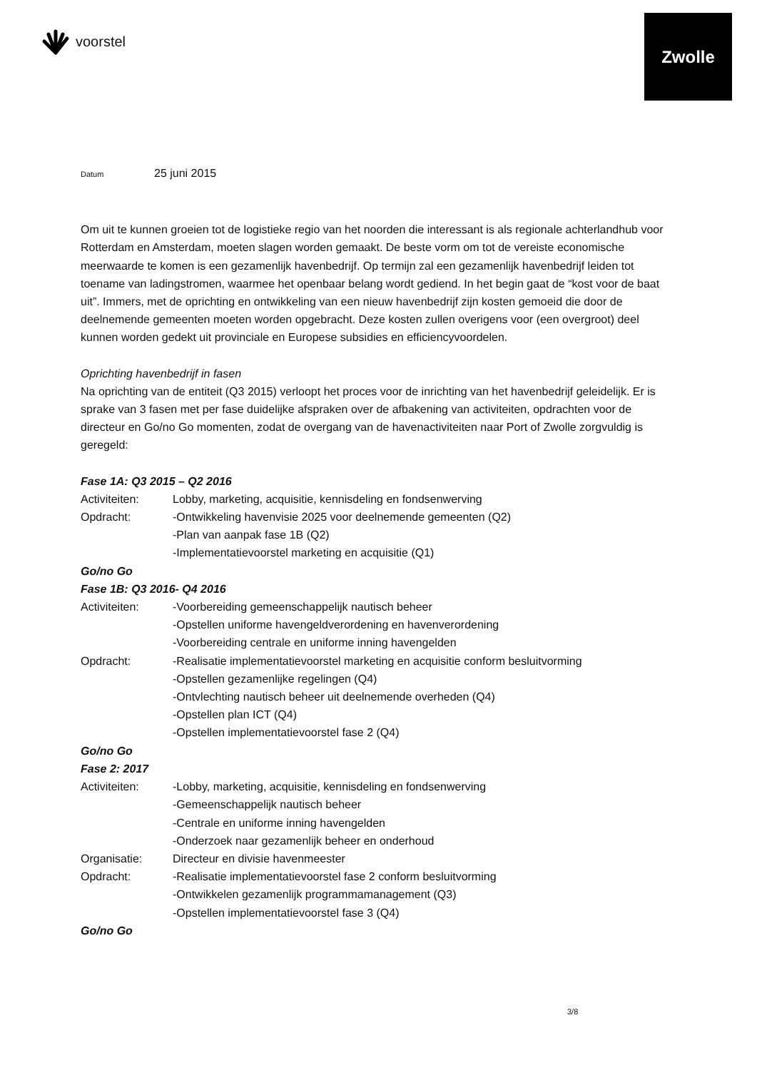voorstel
Zwolle
Datum 25 juni 2015
Om uit te kunnen groeien tot de logistieke regio van het noorden die interessant is als regionale achterlandhub voor Rotterdam en Amsterdam, moeten slagen worden gemaakt. De beste vorm om tot de vereiste economische meerwaarde te komen is een gezamenlijk havenbedrijf. Op termijn zal een gezamenlijk havenbedrijf leiden tot toename van ladingstromen, waarmee het openbaar belang wordt gediend. In het begin gaat de “kost voor de baat uit”. Immers, met de oprichting en ontwikkeling van een nieuw havenbedrijf zijn kosten gemoeid die door de deelnemende gemeenten moeten worden opgebracht. Deze kosten zullen overigens voor (een overgroot) deel kunnen worden gedekt uit provinciale en Europese subsidies en efficiencyvoordelen.
Oprichting havenbedrijf in fasen
Na oprichting van de entiteit (Q3 2015) verloopt het proces voor de inrichting van het havenbedrijf geleidelijk. Er is sprake van 3 fasen met per fase duidelijke afspraken over de afbakening van activiteiten, opdrachten voor de directeur en Go/no Go momenten, zodat de overgang van de havenactiviteiten naar Port of Zwolle zorgvuldig is geregeld:
Fase 1A: Q3 2015 – Q2 2016
Activiteiten: Lobby, marketing, acquisitie, kennisdeling en fondsenwerving
Opdracht: -Ontwikkeling havenvisie 2025 voor deelnemende gemeenten (Q2)
-Plan van aanpak fase 1B (Q2)
-Implementatievoorstel marketing en acquisitie (Q1)
Go/no Go
Fase 1B: Q3 2016- Q4 2016
Activiteiten: -Voorbereiding gemeenschappelijk nautisch beheer
-Opstellen uniforme havengeldverordening en havenverordening
-Voorbereiding centrale en uniforme inning havengelden
Opdracht: -Realisatie implementatievoorstel marketing en acquisitie conform besluitvorming
-Opstellen gezamenlijke regelingen (Q4)
-Ontvlechting nautisch beheer uit deelnemende overheden (Q4)
-Opstellen plan ICT (Q4)
-Opstellen implementatievoorstel fase 2 (Q4)
Go/no Go
Fase 2: 2017
Activiteiten: -Lobby, marketing, acquisitie, kennisdeling en fondsenwerving
-Gemeenschappelijk nautisch beheer
-Centrale en uniforme inning havengelden
-Onderzoek naar gezamenlijk beheer en onderhoud
Organisatie: Directeur en divisie havenmeester
Opdracht: -Realisatie implementatievoorstel fase 2 conform besluitvorming
-Ontwikkelen gezamenlijk programmamanagement (Q3)
-Opstellen implementatievoorstel fase 3 (Q4)
Go/no Go
3/8